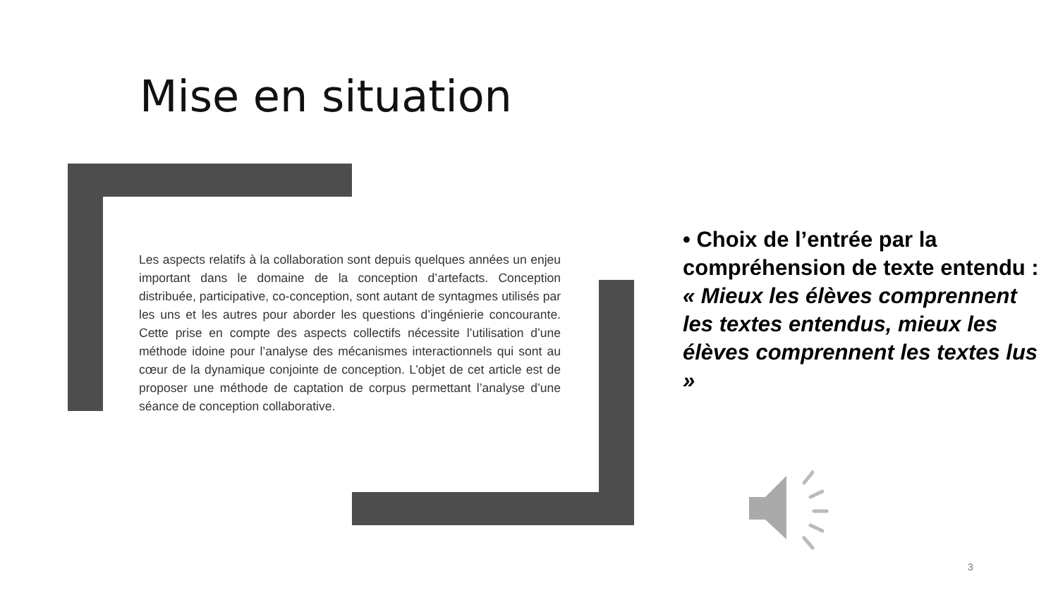Mise en situation
Les aspects relatifs à la collaboration sont depuis quelques années un enjeu important dans le domaine de la conception d’artefacts. Conception distribuée, participative, co-conception, sont autant de syntagmes utilisés par les uns et les autres pour aborder les questions d’ingénierie concourante. Cette prise en compte des aspects collectifs nécessite l’utilisation d’une méthode idoine pour l’analyse des mécanismes interactionnels qui sont au cœur de la dynamique conjointe de conception. L’objet de cet article est de proposer une méthode de captation de corpus permettant l’analyse d’une séance de conception collaborative.
• Choix de l’entrée par la compréhension de texte entendu :
« Mieux les élèves comprennent les textes entendus, mieux les élèves comprennent les textes lus »
3